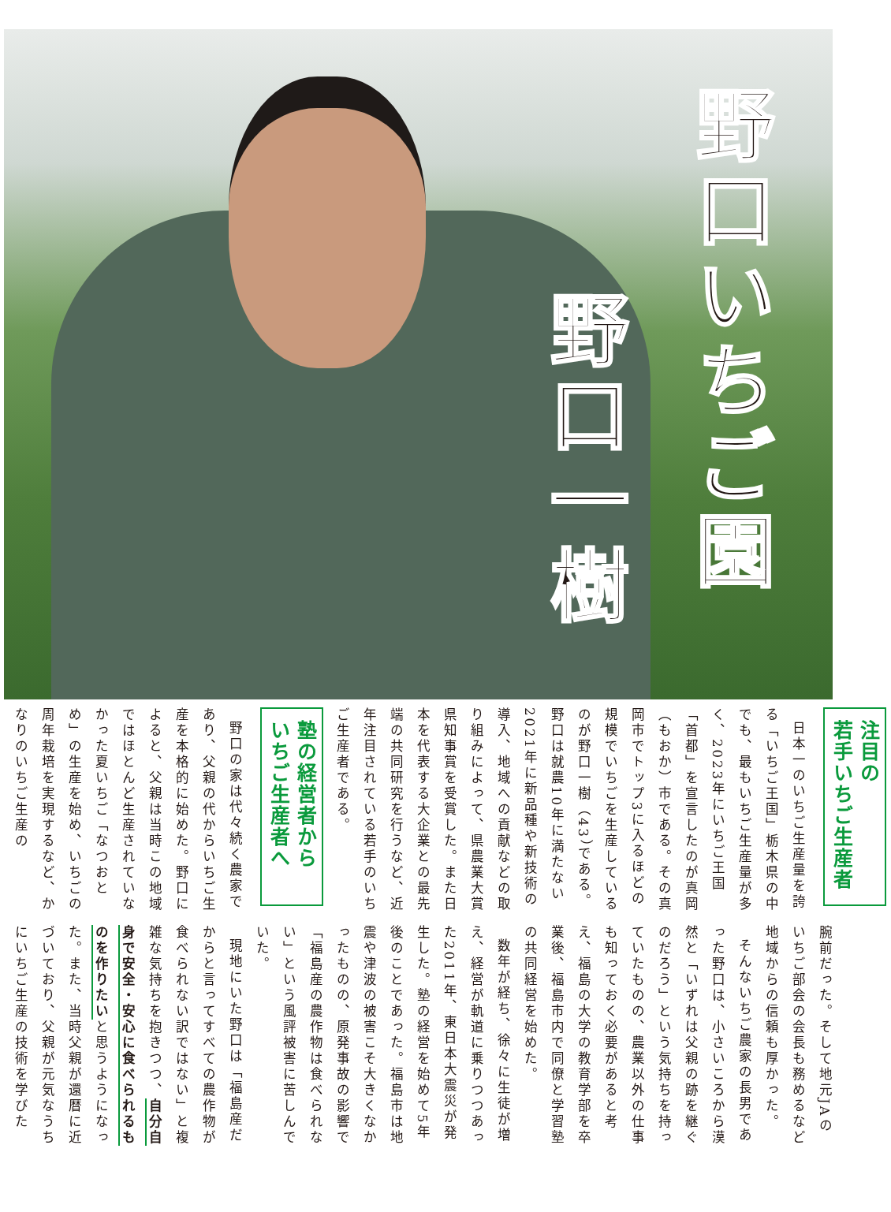野口いちご園
野口一樹
注目の
若手いちご生産者
日本一のいちご生産量を誇る「いちご王国」栃木県の中でも、最もいちご生産量が多く、2023年にいちご王国「首都」を宣言したのが真岡（もおか）市である。その真岡市でトップ3に入るほどの規模でいちごを生産しているのが野口一樹（43）である。野口は就農10年に満たない2021年に新品種や新技術の導入、地域への貢献などの取り組みによって、県農業大賞県知事賞を受賞した。また日本を代表する大企業との最先端の共同研究を行うなど、近年注目されている若手のいちご生産者である。
塾の経営者から
いちご生産者へ
野口の家は代々続く農家であり、父親の代からいちご生産を本格的に始めた。野口によると、父親は当時この地域ではほとんど生産されていなかった夏いちご「なつおとめ」の生産を始め、いちごの周年栽培を実現するなど、かなりのいちご生産の
腕前だった。そして地元JAのいちご部会の会長も務めるなど地域からの信頼も厚かった。
そんないちご農家の長男であった野口は、小さいころから漠然と「いずれは父親の跡を継ぐのだろう」という気持ちを持っていたものの、農業以外の仕事も知っておく必要があると考え、福島の大学の教育学部を卒業後、福島市内で同僚と学習塾の共同経営を始めた。
数年が経ち、徐々に生徒が増え、経営が軌道に乗りつつあった2011年、東日本大震災が発生した。塾の経営を始めて5年後のことであった。福島市は地震や津波の被害こそ大きくなかったものの、原発事故の影響で「福島産の農作物は食べられない」という風評被害に苦しんでいた。
現地にいた野口は「福島産だからと言ってすべての農作物が食べられない訳ではない」と複雑な気持ちを抱きつつ、自分自身で安全・安心に食べられるものを作りたいと思うようになった。また、当時父親が還暦に近づいており、父親が元気なうちにいちご生産の技術を学びた